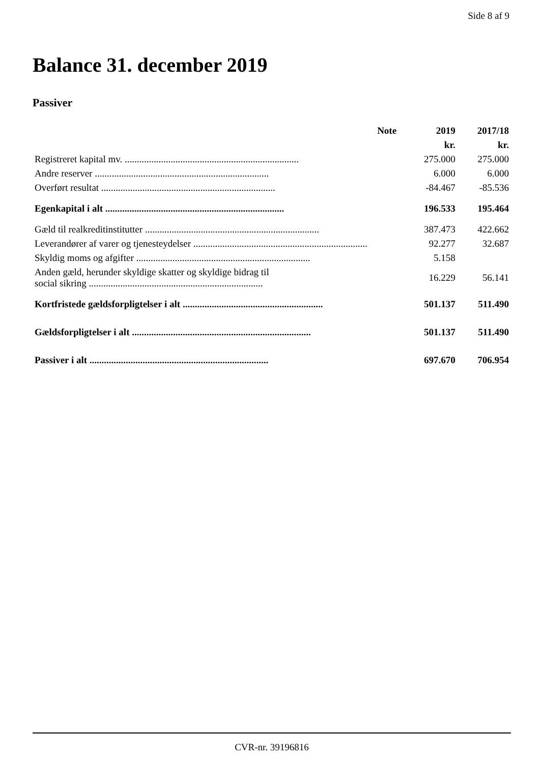Side 8 af 9
Balance 31. december 2019
Passiver
| | Note | 2019 | 2017/18 |
| --- | --- | --- | --- |
| | | kr. | kr. |
| Registreret kapital mv. ........................................................................ | | 275.000 | 275.000 |
| Andre reserver ........................................................................ | | 6.000 | 6.000 |
| Overført resultat ........................................................................ | | -84.467 | -85.536 |
| Egenkapital i alt .......................................................................... | | 196.533 | 195.464 |
| Gæld til realkreditinstitutter ........................................................................ | | 387.473 | 422.662 |
| Leverandører af varer og tjenesteydelser ........................................................................ | | 92.277 | 32.687 |
| Skyldig moms og afgifter ........................................................................ | | 5.158 | |
| Anden gæld, herunder skyldige skatter og skyldige bidrag til social sikring ........................................................................ | | 16.229 | 56.141 |
| Kortfristede gældsforpligtelser i alt .......................................................... | | 501.137 | 511.490 |
| Gældsforpligtelser i alt .......................................................................... | | 501.137 | 511.490 |
| Passiver i alt .......................................................................... | | 697.670 | 706.954 |
CVR-nr. 39196816